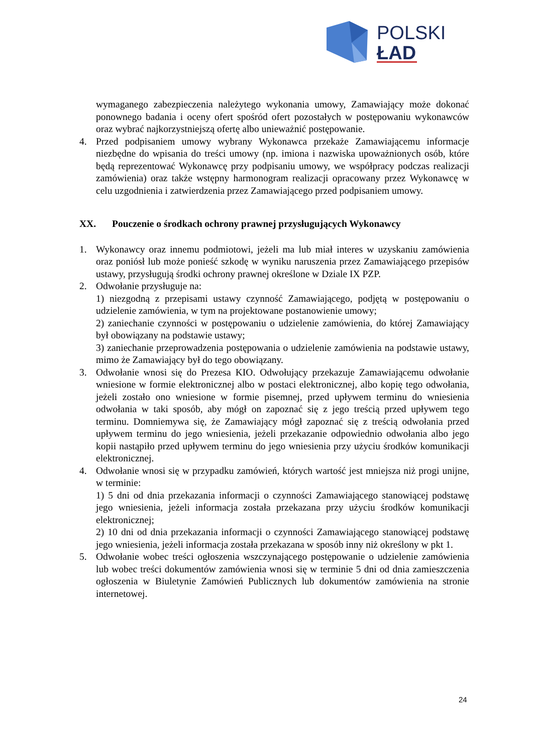POLSKI
ŁAD
wymaganego zabezpieczenia należytego wykonania umowy, Zamawiający może dokonać ponownego badania i oceny ofert spośród ofert pozostałych w postępowaniu wykonawców oraz wybrać najkorzystniejszą ofertę albo unieważnić postępowanie.
4. Przed podpisaniem umowy wybrany Wykonawca przekaże Zamawiającemu informacje niezbędne do wpisania do treści umowy (np. imiona i nazwiska upoważnionych osób, które będą reprezentować Wykonawcę przy podpisaniu umowy, we współpracy podczas realizacji zamówienia) oraz także wstępny harmonogram realizacji opracowany przez Wykonawcę w celu uzgodnienia i zatwierdzenia przez Zamawiającego przed podpisaniem umowy.
XX. Pouczenie o środkach ochrony prawnej przysługujących Wykonawcy
1. Wykonawcy oraz innemu podmiotowi, jeżeli ma lub miał interes w uzyskaniu zamówienia oraz poniósł lub może ponieść szkodę w wyniku naruszenia przez Zamawiającego przepisów ustawy, przysługują środki ochrony prawnej określone w Dziale IX PZP.
2. Odwołanie przysługuje na:
1) niezgodną z przepisami ustawy czynność Zamawiającego, podjętą w postępowaniu o udzielenie zamówienia, w tym na projektowane postanowienie umowy;
2) zaniechanie czynności w postępowaniu o udzielenie zamówienia, do której Zamawiający był obowiązany na podstawie ustawy;
3) zaniechanie przeprowadzenia postępowania o udzielenie zamówienia na podstawie ustawy, mimo że Zamawiający był do tego obowiązany.
3. Odwołanie wnosi się do Prezesa KIO. Odwołujący przekazuje Zamawiającemu odwołanie wniesione w formie elektronicznej albo w postaci elektronicznej, albo kopię tego odwołania, jeżeli zostało ono wniesione w formie pisemnej, przed upływem terminu do wniesienia odwołania w taki sposób, aby mógł on zapoznać się z jego treścią przed upływem tego terminu. Domniemywa się, że Zamawiający mógł zapoznać się z treścią odwołania przed upływem terminu do jego wniesienia, jeżeli przekazanie odpowiednio odwołania albo jego kopii nastąpiło przed upływem terminu do jego wniesienia przy użyciu środków komunikacji elektronicznej.
4. Odwołanie wnosi się w przypadku zamówień, których wartość jest mniejsza niż progi unijne, w terminie:
1) 5 dni od dnia przekazania informacji o czynności Zamawiającego stanowiącej podstawę jego wniesienia, jeżeli informacja została przekazana przy użyciu środków komunikacji elektronicznej;
2) 10 dni od dnia przekazania informacji o czynności Zamawiającego stanowiącej podstawę jego wniesienia, jeżeli informacja została przekazana w sposób inny niż określony w pkt 1.
5. Odwołanie wobec treści ogłoszenia wszczynającego postępowanie o udzielenie zamówienia lub wobec treści dokumentów zamówienia wnosi się w terminie 5 dni od dnia zamieszczenia ogłoszenia w Biuletynie Zamówień Publicznych lub dokumentów zamówienia na stronie internetowej.
24